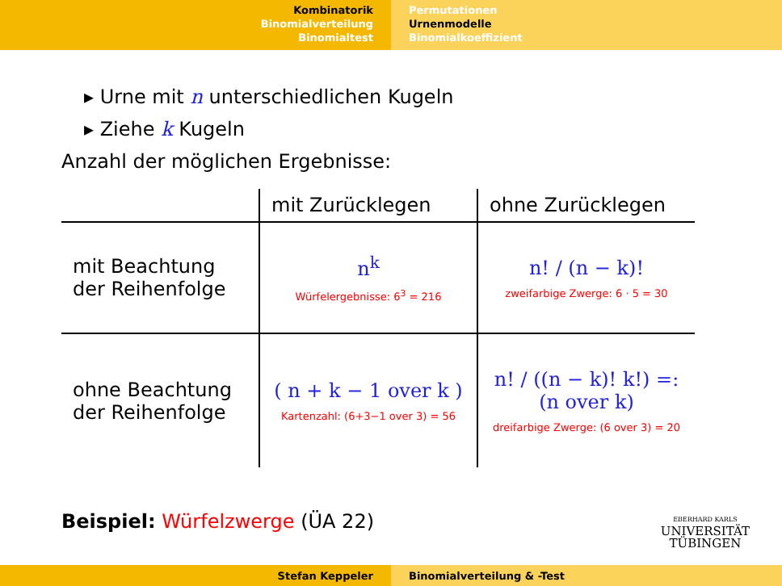Kombinatorik
Binomialverteilung
Binomialtest
Permutationen
Urnenmodelle
Binomialkoeffizient
▸ Urne mit n unterschiedlichen Kugeln
▸ Ziehe k Kugeln
Anzahl der möglichen Ergebnisse:
| | mit Zurücklegen | ohne Zurücklegen |
| --- | --- | --- |
| mit Beachtung der Reihenfolge | n<sup>k</sup> Würfelergebnisse: 6<sup>3</sup> = 216 | n! / (n − k)! zweifarbige Zwerge: 6 · 5 = 30 |
| ohne Beachtung der Reihenfolge | ( n + k − 1 over k ) Kartenzahl: (6+3−1 over 3) = 56 | n! / ((n − k)! k!) =: (n over k) dreifarbige Zwerge: (6 over 3) = 20 |
Beispiel: Würfelzwerge (ÜA 22)
EBERHARD KARLS
UNIVERSITÄT
TÜBINGEN
Stefan Keppeler Binomialverteilung & -Test